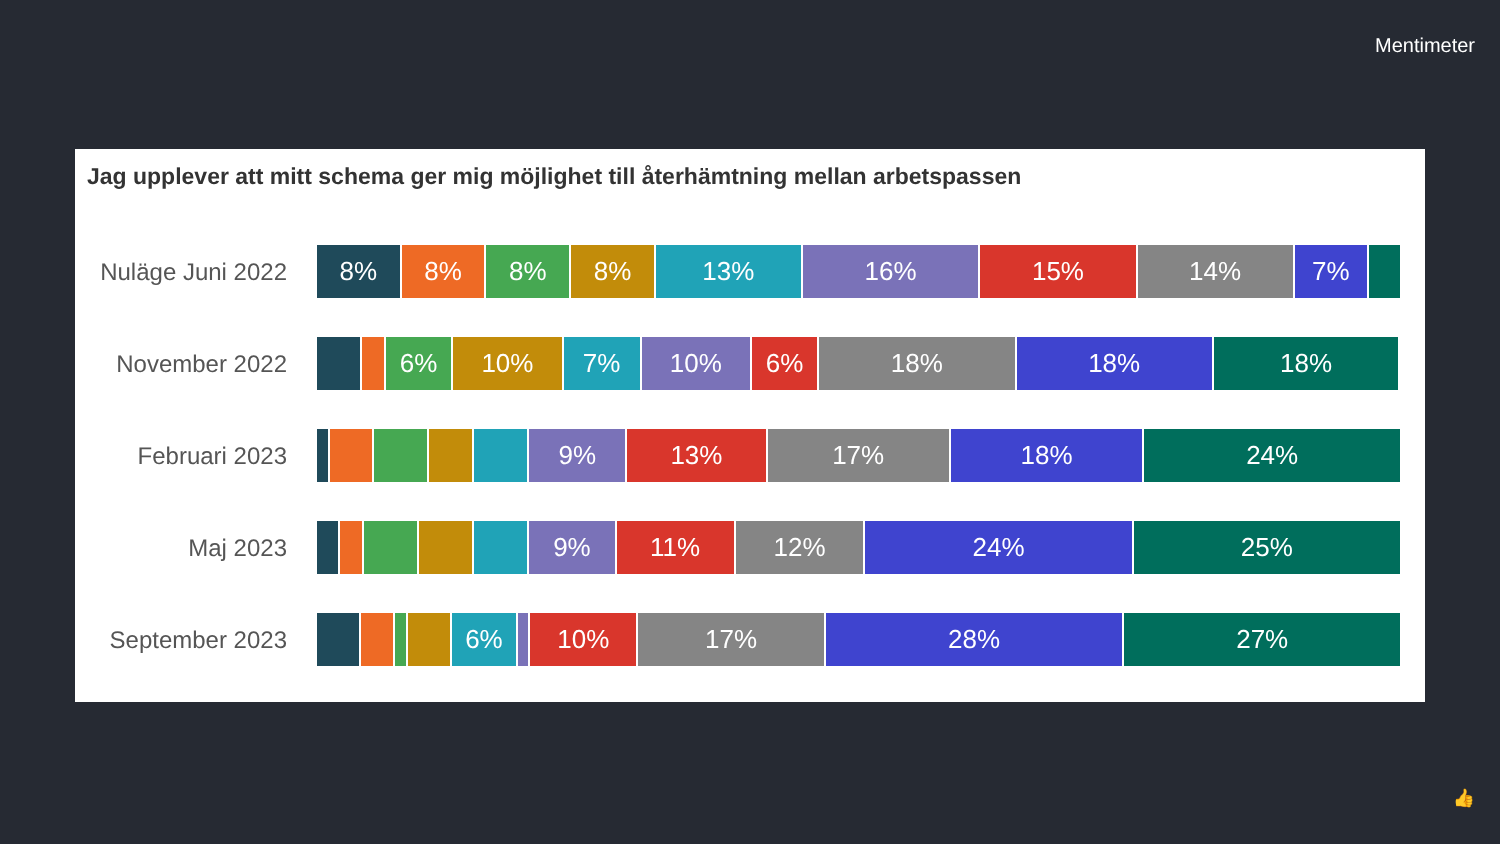Mentimeter
Jag upplever att mitt schema ger mig möjlighet till återhämtning mellan arbetspassen
Nuläge Juni 2022
8% 8% 8% 8% 13% 16% 15% 14% 7%
November 2022
6% 10% 7% 10% 6% 18% 18% 18%
Februari 2023
9% 13% 17% 18% 24%
Maj 2023
9% 11% 12% 24% 25%
September 2023
6% 10% 17% 28% 27%
👍